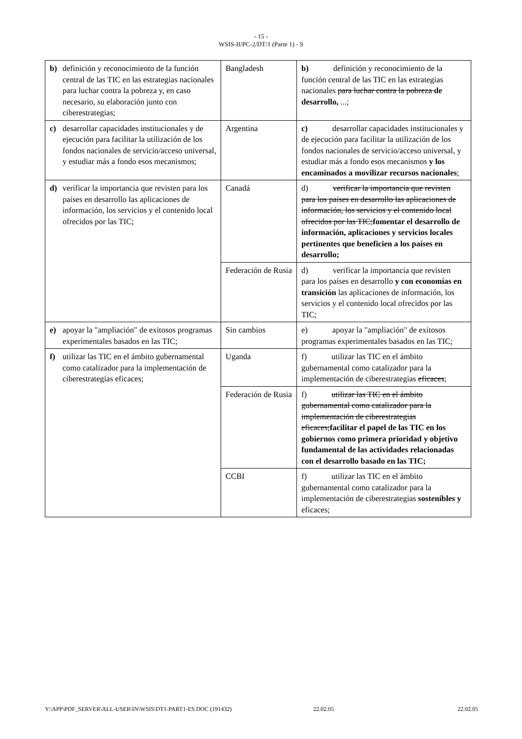- 15 -
WSIS-II/PC-2/DT/1 (Parte 1) - S
| b) definición y reconocimiento de la función central de las TIC en las estrategias nacionales para luchar contra la pobreza y, en caso necesario, su elaboración junto con ciberestrategias; | Bangladesh | b) definición y reconocimiento de la función central de las TIC en las estrategias nacionales para luchar contra la pobreza de desarrollo, ...; |
| c) desarrollar capacidades institucionales y de ejecución para facilitar la utilización de los fondos nacionales de servicio/acceso universal, y estudiar más a fondo esos mecanismos; | Argentina | c) desarrollar capacidades institucionales y de ejecución para facilitar la utilización de los fondos nacionales de servicio/acceso universal, y estudiar más a fondo esos mecanismos y los encaminados a movilizar recursos nacionales ; |
| d) verificar la importancia que revisten para los países en desarrollo las aplicaciones de información, los servicios y el contenido local ofrecidos por las TIC; | Canadá | d) verificar la importancia que revisten para los países en desarrollo las aplicaciones de información, los servicios y el contenido local ofrecidos por las TIC; fomentar el desarrollo de información, aplicaciones y servicios locales pertinentes que beneficien a los países en desarrollo; |
| | Federación de Rusia | d) verificar la importancia que revisten para los países en desarrollo y con economías en transición las aplicaciones de información, los servicios y el contenido local ofrecidos por las TIC; |
| e) apoyar la "ampliación" de exitosos programas experimentales basados en las TIC; | Sin cambios | e) apoyar la "ampliación" de exitosos programas experimentales basados en las TIC; |
| f) utilizar las TIC en el ámbito gubernamental como catalizador para la implementación de ciberestrategias eficaces; | Uganda | f) utilizar las TIC en el ámbito gubernamental como catalizador para la implementación de ciberestrategias eficaces ; |
| | Federación de Rusia | f) utilizar las TIC en el ámbito gubernamental como catalizador para la implementación de ciberestrategias eficaces; facilitar el papel de las TIC en los gobiernos como primera prioridad y objetivo fundamental de las actividades relacionadas con el desarrollo basado en las TIC; |
| | CCBI | f) utilizar las TIC en el ámbito gubernamental como catalizador para la implementación de ciberestrategias sostenibles y eficaces; |
Y:\APP\PDF_SERVER\ALL-USER\IN\WSIS\DT1-PART1-ES.DOC (191432) 22.02.05 22.02.05